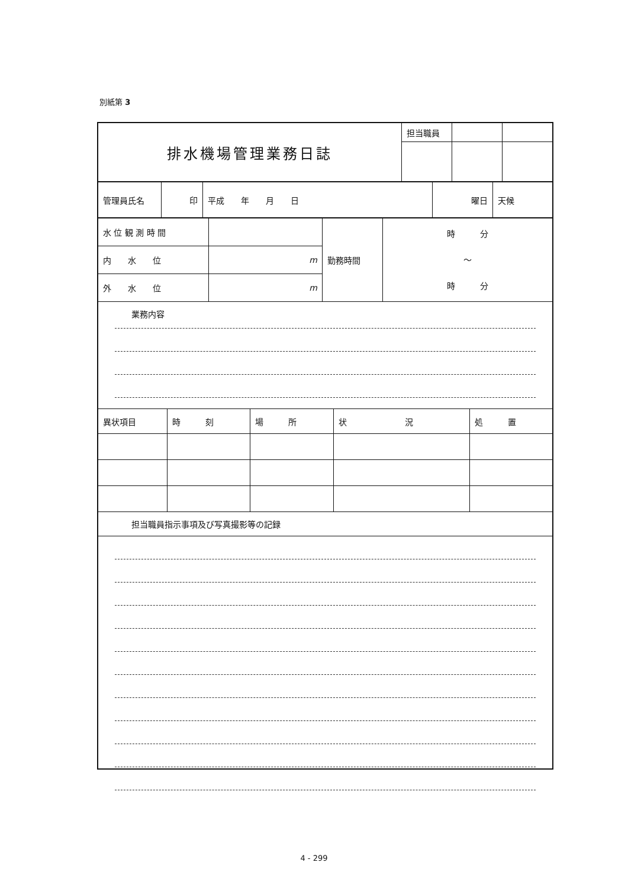別紙第 3
| 排水機場管理業務日誌 | 担当職員 | | |
| 管理員氏名 | 印 | 平成 年 月 日 | 曜日 | 天候 |
| 水 位 観 測 時 間 | | 勤務時間 | 時 分 〜 時 分 |
| 内 水 位 | m | | |
| 外 水 位 | m | | |
業務内容
| 異状項目 | 時 刻 | 場 所 | 状 況 | 処 置 |
担当職員指示事項及び写真撮影等の記録
4 - 299